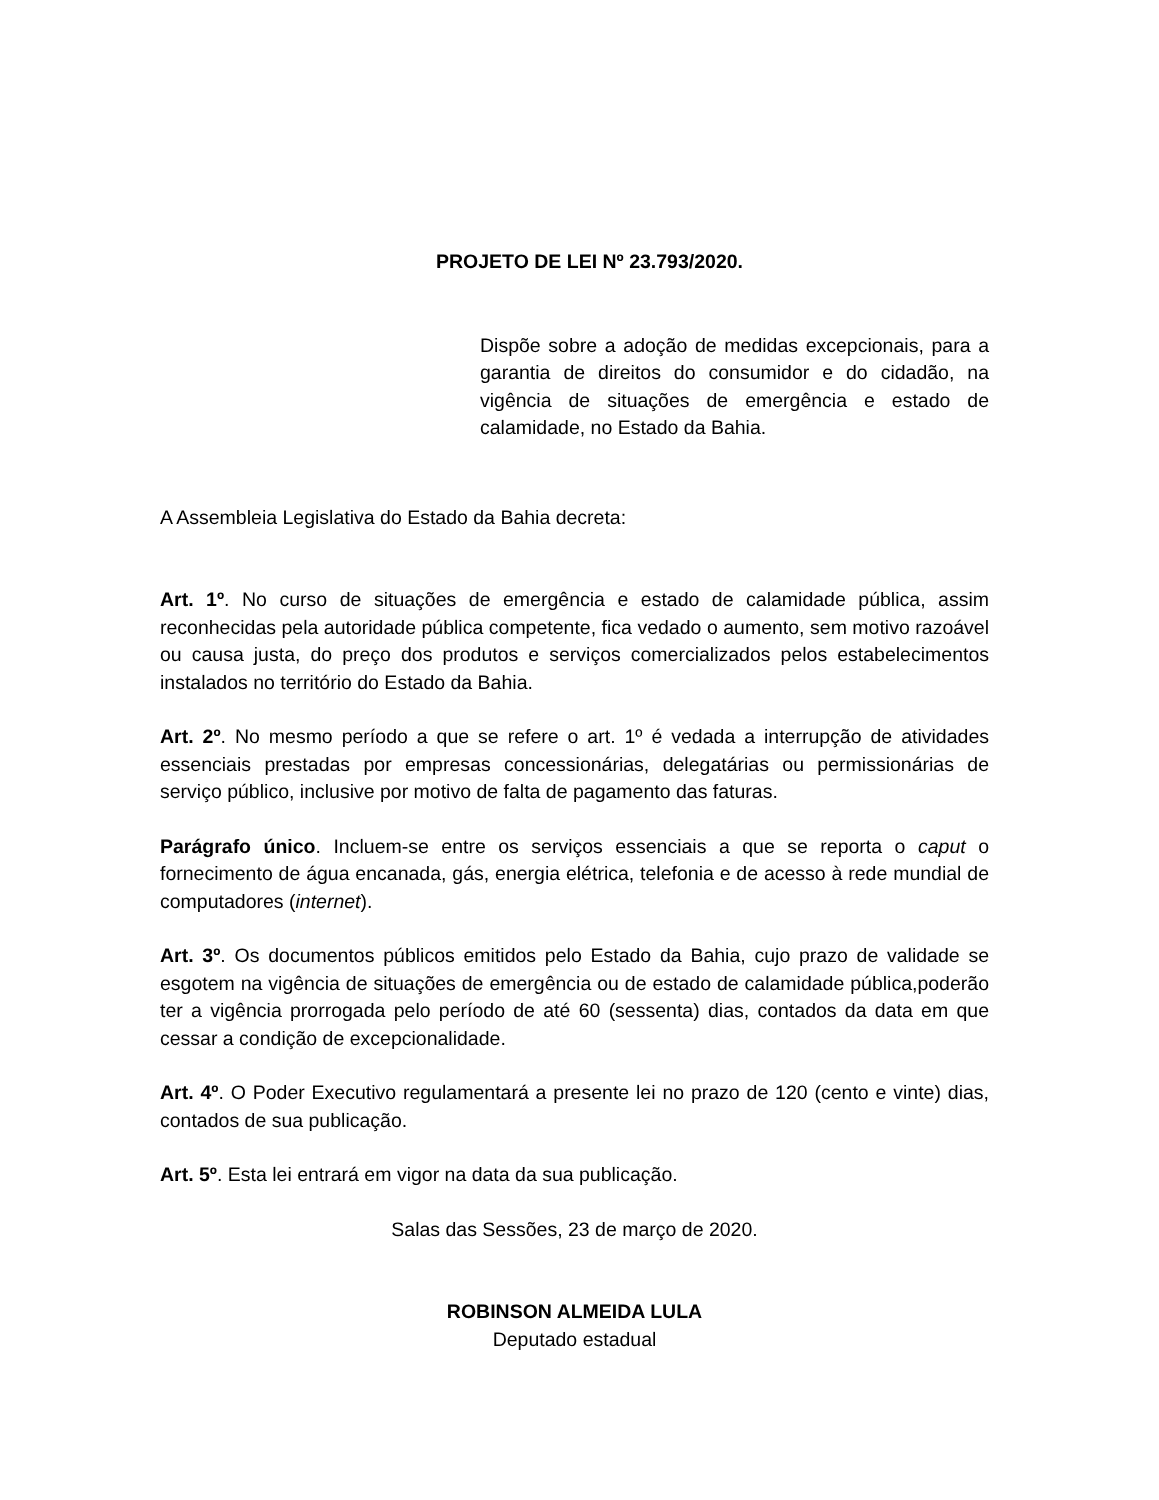PROJETO DE LEI Nº 23.793/2020.
Dispõe sobre a adoção de medidas excepcionais, para a garantia de direitos do consumidor e do cidadão, na vigência de situações de emergência e estado de calamidade, no Estado da Bahia.
A Assembleia Legislativa do Estado da Bahia decreta:
Art. 1º. No curso de situações de emergência e estado de calamidade pública, assim reconhecidas pela autoridade pública competente, fica vedado o aumento, sem motivo razoável ou causa justa, do preço dos produtos e serviços comercializados pelos estabelecimentos instalados no território do Estado da Bahia.
Art. 2º. No mesmo período a que se refere o art. 1º é vedada a interrupção de atividades essenciais prestadas por empresas concessionárias, delegatárias ou permissionárias de serviço público, inclusive por motivo de falta de pagamento das faturas.
Parágrafo único. Incluem-se entre os serviços essenciais a que se reporta o caput o fornecimento de água encanada, gás, energia elétrica, telefonia e de acesso à rede mundial de computadores (internet).
Art. 3º. Os documentos públicos emitidos pelo Estado da Bahia, cujo prazo de validade se esgotem na vigência de situações de emergência ou de estado de calamidade pública,poderão ter a vigência prorrogada pelo período de até 60 (sessenta) dias, contados da data em que cessar a condição de excepcionalidade.
Art. 4º. O Poder Executivo regulamentará a presente lei no prazo de 120 (cento e vinte) dias, contados de sua publicação.
Art. 5º. Esta lei entrará em vigor na data da sua publicação.
Salas das Sessões, 23 de março de 2020.
ROBINSON ALMEIDA LULA
Deputado estadual